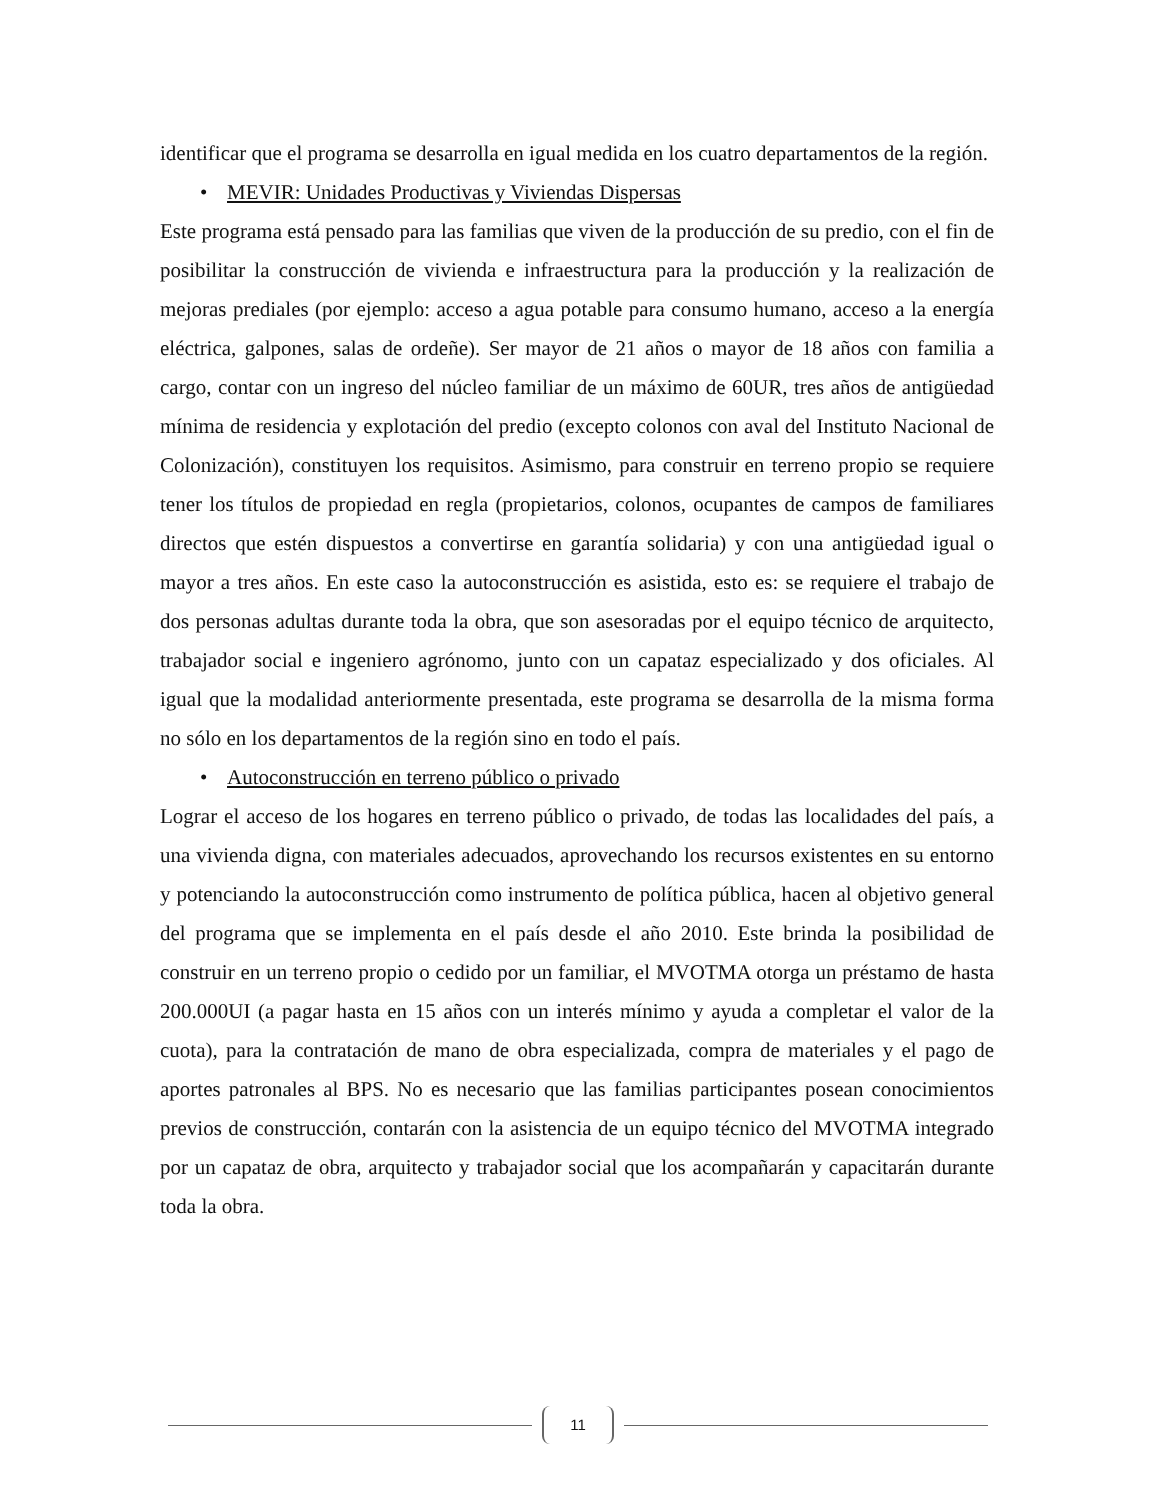identificar que el programa se desarrolla en igual medida en los cuatro departamentos de la región.
• MEVIR: Unidades Productivas y Viviendas Dispersas
Este programa está pensado para las familias que viven de la producción de su predio, con el fin de posibilitar la construcción de vivienda e infraestructura para la producción y la realización de mejoras prediales (por ejemplo: acceso a agua potable para consumo humano, acceso a la energía eléctrica, galpones, salas de ordeñe). Ser mayor de 21 años o mayor de 18 años con familia a cargo, contar con un ingreso del núcleo familiar de un máximo de 60UR, tres años de antigüedad mínima de residencia y explotación del predio (excepto colonos con aval del Instituto Nacional de Colonización), constituyen los requisitos. Asimismo, para construir en terreno propio se requiere tener los títulos de propiedad en regla (propietarios, colonos, ocupantes de campos de familiares directos que estén dispuestos a convertirse en garantía solidaria) y con una antigüedad igual o mayor a tres años. En este caso la autoconstrucción es asistida, esto es: se requiere el trabajo de dos personas adultas durante toda la obra, que son asesoradas por el equipo técnico de arquitecto, trabajador social e ingeniero agrónomo, junto con un capataz especializado y dos oficiales. Al igual que la modalidad anteriormente presentada, este programa se desarrolla de la misma forma no sólo en los departamentos de la región sino en todo el país.
• Autoconstrucción en terreno público o privado
Lograr el acceso de los hogares en terreno público o privado, de todas las localidades del país, a una vivienda digna, con materiales adecuados, aprovechando los recursos existentes en su entorno y potenciando la autoconstrucción como instrumento de política pública, hacen al objetivo general del programa que se implementa en el país desde el año 2010. Este brinda la posibilidad de construir en un terreno propio o cedido por un familiar, el MVOTMA otorga un préstamo de hasta 200.000UI (a pagar hasta en 15 años con un interés mínimo y ayuda a completar el valor de la cuota), para la contratación de mano de obra especializada, compra de materiales y el pago de aportes patronales al BPS. No es necesario que las familias participantes posean conocimientos previos de construcción, contarán con la asistencia de un equipo técnico del MVOTMA integrado por un capataz de obra, arquitecto y trabajador social que los acompañarán y capacitarán durante toda la obra.
11